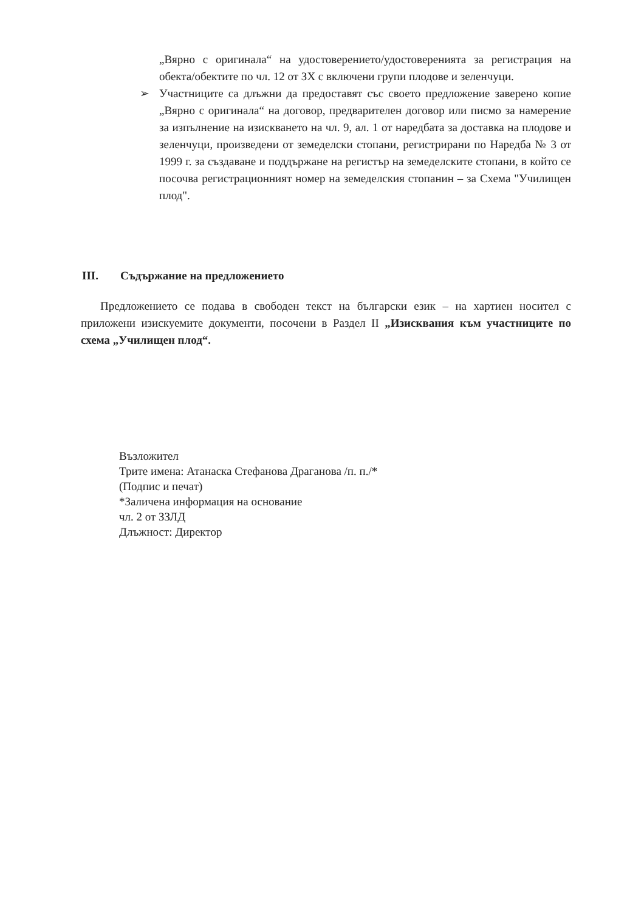„Вярно с оригинала“ на удостоверението/удостоверенията за регистрация на обекта/обектите по чл. 12 от ЗХ с включени групи плодове и зеленчуци.
➢ Участниците са длъжни да предоставят със своето предложение заверено копие „Вярно с оригинала“ на договор, предварителен договор или писмо за намерение за изпълнение на изискването на чл. 9, ал. 1 от наредбата за доставка на плодове и зеленчуци, произведени от земеделски стопани, регистрирани по Наредба № 3 от 1999 г. за създаване и поддържане на регистър на земеделските стопани, в който се посочва регистрационният номер на земеделския стопанин – за Схема "Училищен плод".
III. Съдържание на предложението
Предложението се подава в свободен текст на български език – на хартиен носител с приложени изискуемите документи, посочени в Раздел II „Изисквания към участниците по схема „Училищен плод“.
Възложител
Трите имена: Атанаска Стефанова Драганова /п. п./*
(Подпис и печат)
*Заличена информация на основание
чл. 2 от ЗЗЛД
Длъжност: Директор